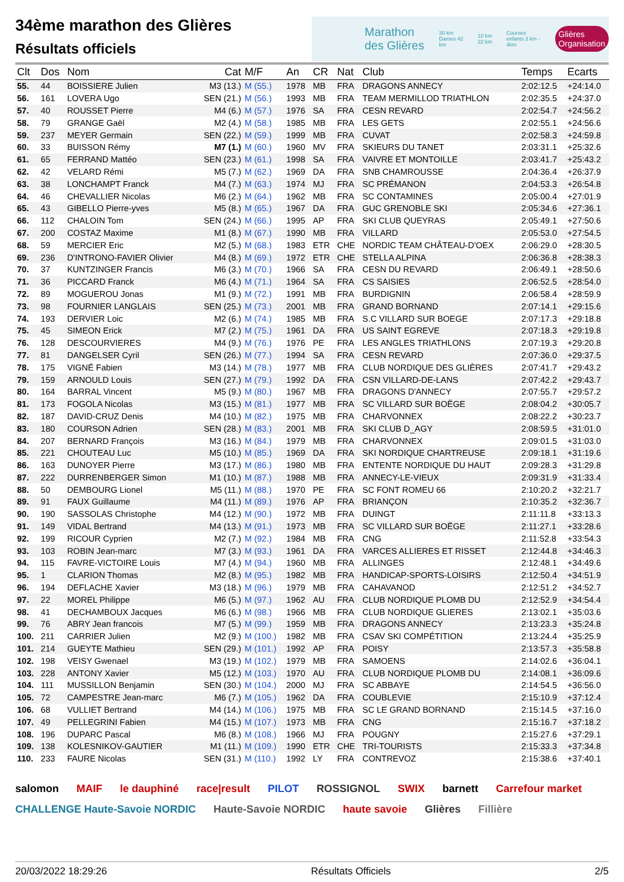34ème marathon des Glières
Résultats officiels
Marathon des Glières 30 km Dames 42 km 10 km 22 km Courses enfants 3 km - 4km Glières Organisation
| Clt | Dos | Nom | Cat | M/F | An | CR | Nat | Club | Temps | Ecarts |
| --- | --- | --- | --- | --- | --- | --- | --- | --- | --- | --- |
| 55. | 44 | BOISSIERE Julien | M3 (13.) | M (55.) | 1978 | MB | FRA | DRAGONS ANNECY | 2:02:12.5 | +24:14.0 |
| 56. | 161 | LOVERA Ugo | SEN (21.) | M (56.) | 1993 | MB | FRA | TEAM MERMILLOD TRIATHLON | 2:02:35.5 | +24:37.0 |
| 57. | 40 | ROUSSET Pierre | M4 (6.) | M (57.) | 1976 | SA | FRA | CESN REVARD | 2:02:54.7 | +24:56.2 |
| 58. | 79 | GRANGE Gaël | M2 (4.) | M (58.) | 1985 | MB | FRA | LES GETS | 2:02:55.1 | +24:56.6 |
| 59. | 237 | MEYER Germain | SEN (22.) | M (59.) | 1999 | MB | FRA | CUVAT | 2:02:58.3 | +24:59.8 |
| 60. | 33 | BUISSON Rémy | M7 (1.) | M (60.) | 1960 | MV | FRA | SKIEURS DU TANET | 2:03:31.1 | +25:32.6 |
| 61. | 65 | FERRAND Mattéo | SEN (23.) | M (61.) | 1998 | SA | FRA | VAIVRE ET MONTOILLE | 2:03:41.7 | +25:43.2 |
| 62. | 42 | VELARD Rémi | M5 (7.) | M (62.) | 1969 | DA | FRA | SNB CHAMROUSSE | 2:04:36.4 | +26:37.9 |
| 63. | 38 | LONCHAMPT Franck | M4 (7.) | M (63.) | 1974 | MJ | FRA | SC PRÉMANON | 2:04:53.3 | +26:54.8 |
| 64. | 46 | CHEVALLIER Nicolas | M6 (2.) | M (64.) | 1962 | MB | FRA | SC CONTAMINES | 2:05:00.4 | +27:01.9 |
| 65. | 43 | GIBELLO Pierre-yves | M5 (8.) | M (65.) | 1967 | DA | FRA | GUC GRENOBLE SKI | 2:05:34.6 | +27:36.1 |
| 66. | 112 | CHALOIN Tom | SEN (24.) | M (66.) | 1995 | AP | FRA | SKI CLUB QUEYRAS | 2:05:49.1 | +27:50.6 |
| 67. | 200 | COSTAZ Maxime | M1 (8.) | M (67.) | 1990 | MB | FRA | VILLARD | 2:05:53.0 | +27:54.5 |
| 68. | 59 | MERCIER Eric | M2 (5.) | M (68.) | 1983 | ETR | CHE | NORDIC TEAM CHÂTEAU-D'OEX | 2:06:29.0 | +28:30.5 |
| 69. | 236 | D'INTRONO-FAVIER Olivier | M4 (8.) | M (69.) | 1972 | ETR | CHE | STELLA ALPINA | 2:06:36.8 | +28:38.3 |
| 70. | 37 | KUNTZINGER Francis | M6 (3.) | M (70.) | 1966 | SA | FRA | CESN DU REVARD | 2:06:49.1 | +28:50.6 |
| 71. | 36 | PICCARD Franck | M6 (4.) | M (71.) | 1964 | SA | FRA | CS SAISIES | 2:06:52.5 | +28:54.0 |
| 72. | 89 | MOGUEROU Jonas | M1 (9.) | M (72.) | 1991 | MB | FRA | BURDIGNIN | 2:06:58.4 | +28:59.9 |
| 73. | 98 | FOURNIER LANGLAIS | SEN (25.) | M (73.) | 2001 | MB | FRA | GRAND BORNAND | 2:07:14.1 | +29:15.6 |
| 74. | 193 | DERVIER Loic | M2 (6.) | M (74.) | 1985 | MB | FRA | S.C VILLARD SUR BOEGE | 2:07:17.3 | +29:18.8 |
| 75. | 45 | SIMEON Erick | M7 (2.) | M (75.) | 1961 | DA | FRA | US SAINT EGREVE | 2:07:18.3 | +29:19.8 |
| 76. | 128 | DESCOURVIERES | M4 (9.) | M (76.) | 1976 | PE | FRA | LES ANGLES TRIATHLONS | 2:07:19.3 | +29:20.8 |
| 77. | 81 | DANGELSER Cyril | SEN (26.) | M (77.) | 1994 | SA | FRA | CESN REVARD | 2:07:36.0 | +29:37.5 |
| 78. | 175 | VIGNÉ Fabien | M3 (14.) | M (78.) | 1977 | MB | FRA | CLUB NORDIQUE DES GLIÈRES | 2:07:41.7 | +29:43.2 |
| 79. | 159 | ARNOULD Louis | SEN (27.) | M (79.) | 1992 | DA | FRA | CSN VILLARD-DE-LANS | 2:07:42.2 | +29:43.7 |
| 80. | 164 | BARRAL Vincent | M5 (9.) | M (80.) | 1967 | MB | FRA | DRAGONS D'ANNECY | 2:07:55.7 | +29:57.2 |
| 81. | 173 | FOGOLA Nicolas | M3 (15.) | M (81.) | 1977 | MB | FRA | SC VILLARD SUR BOËGE | 2:08:04.2 | +30:05.7 |
| 82. | 187 | DAVID-CRUZ Denis | M4 (10.) | M (82.) | 1975 | MB | FRA | CHARVONNEX | 2:08:22.2 | +30:23.7 |
| 83. | 180 | COURSON Adrien | SEN (28.) | M (83.) | 2001 | MB | FRA | SKI CLUB D_AGY | 2:08:59.5 | +31:01.0 |
| 84. | 207 | BERNARD François | M3 (16.) | M (84.) | 1979 | MB | FRA | CHARVONNEX | 2:09:01.5 | +31:03.0 |
| 85. | 221 | CHOUTEAU Luc | M5 (10.) | M (85.) | 1969 | DA | FRA | SKI NORDIQUE CHARTREUSE | 2:09:18.1 | +31:19.6 |
| 86. | 163 | DUNOYER Pierre | M3 (17.) | M (86.) | 1980 | MB | FRA | ENTENTE NORDIQUE DU HAUT | 2:09:28.3 | +31:29.8 |
| 87. | 222 | DURRENBERGER Simon | M1 (10.) | M (87.) | 1988 | MB | FRA | ANNECY-LE-VIEUX | 2:09:31.9 | +31:33.4 |
| 88. | 50 | DEMBOURG Lionel | M5 (11.) | M (88.) | 1970 | PE | FRA | SC FONT ROMEU 66 | 2:10:20.2 | +32:21.7 |
| 89. | 91 | FAUX Guillaume | M4 (11.) | M (89.) | 1976 | AP | FRA | BRIANÇON | 2:10:35.2 | +32:36.7 |
| 90. | 190 | SASSOLAS Christophe | M4 (12.) | M (90.) | 1972 | MB | FRA | DUINGT | 2:11:11.8 | +33:13.3 |
| 91. | 149 | VIDAL Bertrand | M4 (13.) | M (91.) | 1973 | MB | FRA | SC VILLARD SUR BOËGE | 2:11:27.1 | +33:28.6 |
| 92. | 199 | RICOUR Cyprien | M2 (7.) | M (92.) | 1984 | MB | FRA | CNG | 2:11:52.8 | +33:54.3 |
| 93. | 103 | ROBIN Jean-marc | M7 (3.) | M (93.) | 1961 | DA | FRA | VARCES ALLIERES ET RISSET | 2:12:44.8 | +34:46.3 |
| 94. | 115 | FAVRE-VICTOIRE Louis | M7 (4.) | M (94.) | 1960 | MB | FRA | ALLINGES | 2:12:48.1 | +34:49.6 |
| 95. | 1 | CLARION Thomas | M2 (8.) | M (95.) | 1982 | MB | FRA | HANDICAP-SPORTS-LOISIRS | 2:12:50.4 | +34:51.9 |
| 96. | 194 | DEFLACHE Xavier | M3 (18.) | M (96.) | 1979 | MB | FRA | CAHAVANOD | 2:12:51.2 | +34:52.7 |
| 97. | 22 | MOREL Philippe | M6 (5.) | M (97.) | 1962 | AU | FRA | CLUB NORDIQUE PLOMB DU | 2:12:52.9 | +34:54.4 |
| 98. | 41 | DECHAMBOUX Jacques | M6 (6.) | M (98.) | 1966 | MB | FRA | CLUB NORDIQUE GLIERES | 2:13:02.1 | +35:03.6 |
| 99. | 76 | ABRY Jean francois | M7 (5.) | M (99.) | 1959 | MB | FRA | DRAGONS ANNECY | 2:13:23.3 | +35:24.8 |
| 100. | 211 | CARRIER Julien | M2 (9.) | M (100.) | 1982 | MB | FRA | CSAV SKI COMPÉTITION | 2:13:24.4 | +35:25.9 |
| 101. | 214 | GUEYTE Mathieu | SEN (29.) | M (101.) | 1992 | AP | FRA | POISY | 2:13:57.3 | +35:58.8 |
| 102. | 198 | VEISY Gwenael | M3 (19.) | M (102.) | 1979 | MB | FRA | SAMOENS | 2:14:02.6 | +36:04.1 |
| 103. | 228 | ANTONY Xavier | M5 (12.) | M (103.) | 1970 | AU | FRA | CLUB NORDIQUE PLOMB DU | 2:14:08.1 | +36:09.6 |
| 104. | 111 | MUSSILLON Benjamin | SEN (30.) | M (104.) | 2000 | MJ | FRA | SC ABBAYE | 2:14:54.5 | +36:56.0 |
| 105. | 72 | CAMPESTRE Jean-marc | M6 (7.) | M (105.) | 1962 | DA | FRA | COUBLEVIE | 2:15:10.9 | +37:12.4 |
| 106. | 68 | VULLIET Bertrand | M4 (14.) | M (106.) | 1975 | MB | FRA | SC LE GRAND BORNAND | 2:15:14.5 | +37:16.0 |
| 107. | 49 | PELLEGRINI Fabien | M4 (15.) | M (107.) | 1973 | MB | FRA | CNG | 2:15:16.7 | +37:18.2 |
| 108. | 196 | DUPARC Pascal | M6 (8.) | M (108.) | 1966 | MJ | FRA | POUGNY | 2:15:27.6 | +37:29.1 |
| 109. | 138 | KOLESNIKOV-GAUTIER | M1 (11.) | M (109.) | 1990 | ETR | CHE | TRI-TOURISTS | 2:15:33.3 | +37:34.8 |
| 110. | 233 | FAURE Nicolas | SEN (31.) | M (110.) | 1992 | LY | FRA | CONTREVOZ | 2:15:38.6 | +37:40.1 |
salomon MAIF le dauphiné race|result PILOT ROSSIGNOL SWIX barnett Carrefour market CHALLENGE Haute-Savoie NORDIC Haute-Savoie NORDIC haute savoie Glières Fillière
20/03/2022 18:29:26 Résultats Officiels 2/5